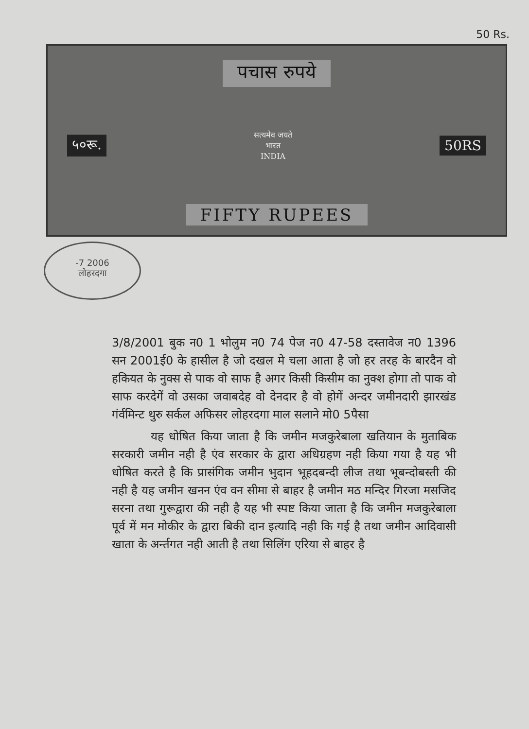50 Rs.
पचास रुपये
५०रू. सत्यमेव जयते
भारत
INDIA 50RS
FIFTY RUPEES
-7 2006
लोहरदगा
3/8/2001 बुक न0 1 भोलुम न0 74 पेज न0 47-58 दस्तावेज न0 1396 सन 2001ई0 के हासील है जो दखल मे चला आता है जो हर तरह के बारदैन वो हकियत के नुक्स से पाक वो साफ है अगर किसी किसीम का नुक्श होगा तो पाक वो साफ करदेगें वो उसका जवाबदेह वो देनदार है वो होगें अन्दर जमीनदारी झारखंड गंर्वमिन्ट थुरु सर्कल अफिसर लोहरदगा माल सलाने मो0 5पैसा
यह धोषित किया जाता है कि जमीन मजकुरेबाला खतियान के मुताबिक सरकारी जमीन नही है एंव सरकार के द्वारा अधिग्रहण नही किया गया है यह भी धोषित करते है कि प्रासंगिक जमीन भुदान भूहदबन्दी लीज तथा भूबन्दोबस्ती की नही है यह जमीन खनन एंव वन सीमा से बाहर है जमीन मठ मन्दिर गिरजा मसजिद सरना तथा गुरूद्वारा की नही है यह भी स्पष्ट किया जाता है कि जमीन मजकुरेबाला पूर्व में मन मोकीर के द्वारा बिकी दान इत्यादि नही कि गई है तथा जमीन आदिवासी खाता के अर्न्तगत नही आती है तथा सिलिंग एरिया से बाहर है